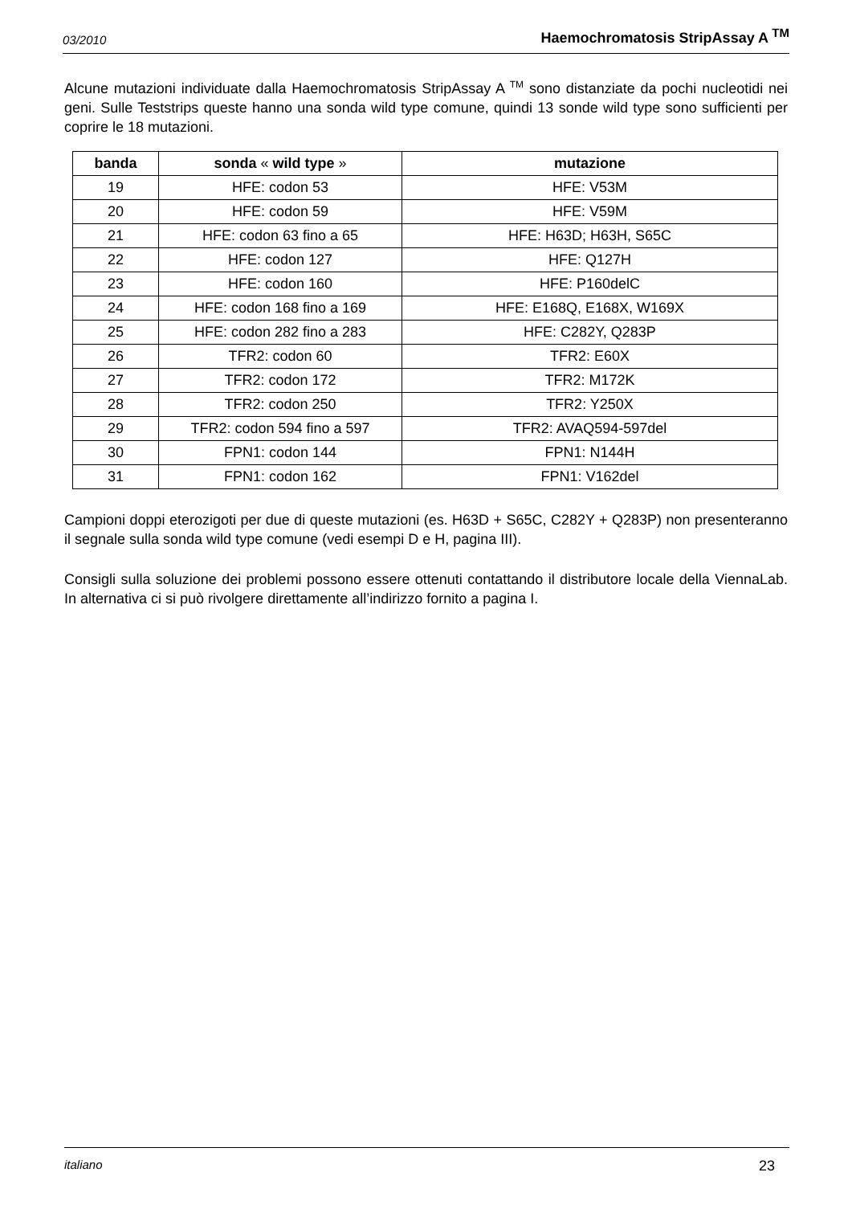03/2010 Haemochromatosis StripAssay A <sup>TM</sup>
Alcune mutazioni individuate dalla Haemochromatosis StripAssay A <sup>TM</sup> sono distanziate da pochi nucleotidi nei geni. Sulle Teststrips queste hanno una sonda wild type comune, quindi 13 sonde wild type sono sufficienti per coprire le 18 mutazioni.
| banda | sonda « wild type » | mutazione |
| --- | --- | --- |
| 19 | HFE: codon 53 | HFE: V53M |
| 20 | HFE: codon 59 | HFE: V59M |
| 21 | HFE: codon 63 fino a 65 | HFE: H63D; H63H, S65C |
| 22 | HFE: codon 127 | HFE: Q127H |
| 23 | HFE: codon 160 | HFE: P160delC |
| 24 | HFE: codon 168 fino a 169 | HFE: E168Q, E168X, W169X |
| 25 | HFE: codon 282 fino a 283 | HFE: C282Y, Q283P |
| 26 | TFR2: codon 60 | TFR2: E60X |
| 27 | TFR2: codon 172 | TFR2: M172K |
| 28 | TFR2: codon 250 | TFR2: Y250X |
| 29 | TFR2: codon 594 fino a 597 | TFR2: AVAQ594-597del |
| 30 | FPN1: codon 144 | FPN1: N144H |
| 31 | FPN1: codon 162 | FPN1: V162del |
Campioni doppi eterozigoti per due di queste mutazioni (es. H63D + S65C, C282Y + Q283P) non presenteranno il segnale sulla sonda wild type comune (vedi esempi D e H, pagina III).
Consigli sulla soluzione dei problemi possono essere ottenuti contattando il distributore locale della ViennaLab. In alternativa ci si può rivolgere direttamente all’indirizzo fornito a pagina I.
italiano 23